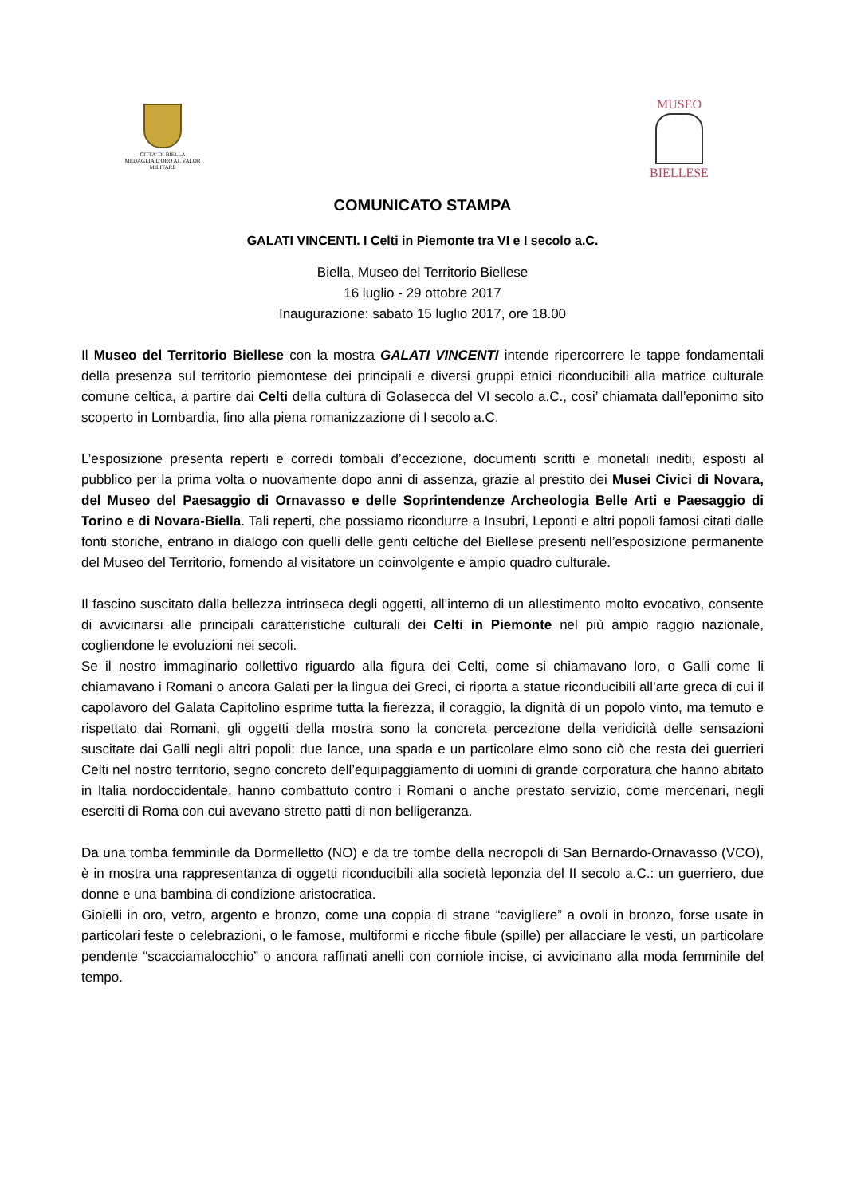CITTA' DI BIELLA
MEDAGLIA D'ORO AL VALOR MILITARE
MUSEO
BIELLESE
COMUNICATO STAMPA
GALATI VINCENTI. I Celti in Piemonte tra VI e I secolo a.C.
Biella, Museo del Territorio Biellese
16 luglio - 29 ottobre 2017
Inaugurazione: sabato 15 luglio 2017, ore 18.00
Il Museo del Territorio Biellese con la mostra GALATI VINCENTI intende ripercorrere le tappe fondamentali della presenza sul territorio piemontese dei principali e diversi gruppi etnici riconducibili alla matrice culturale comune celtica, a partire dai Celti della cultura di Golasecca del VI secolo a.C., cosi’ chiamata dall’eponimo sito scoperto in Lombardia, fino alla piena romanizzazione di I secolo a.C.
L’esposizione presenta reperti e corredi tombali d’eccezione, documenti scritti e monetali inediti, esposti al pubblico per la prima volta o nuovamente dopo anni di assenza, grazie al prestito dei Musei Civici di Novara, del Museo del Paesaggio di Ornavasso e delle Soprintendenze Archeologia Belle Arti e Paesaggio di Torino e di Novara-Biella. Tali reperti, che possiamo ricondurre a Insubri, Leponti e altri popoli famosi citati dalle fonti storiche, entrano in dialogo con quelli delle genti celtiche del Biellese presenti nell’esposizione permanente del Museo del Territorio, fornendo al visitatore un coinvolgente e ampio quadro culturale.
Il fascino suscitato dalla bellezza intrinseca degli oggetti, all’interno di un allestimento molto evocativo, consente di avvicinarsi alle principali caratteristiche culturali dei Celti in Piemonte nel più ampio raggio nazionale, cogliendone le evoluzioni nei secoli.
Se il nostro immaginario collettivo riguardo alla figura dei Celti, come si chiamavano loro, o Galli come li chiamavano i Romani o ancora Galati per la lingua dei Greci, ci riporta a statue riconducibili all’arte greca di cui il capolavoro del Galata Capitolino esprime tutta la fierezza, il coraggio, la dignità di un popolo vinto, ma temuto e rispettato dai Romani, gli oggetti della mostra sono la concreta percezione della veridicità delle sensazioni suscitate dai Galli negli altri popoli: due lance, una spada e un particolare elmo sono ciò che resta dei guerrieri Celti nel nostro territorio, segno concreto dell’equipaggiamento di uomini di grande corporatura che hanno abitato in Italia nordoccidentale, hanno combattuto contro i Romani o anche prestato servizio, come mercenari, negli eserciti di Roma con cui avevano stretto patti di non belligeranza.
Da una tomba femminile da Dormelletto (NO) e da tre tombe della necropoli di San Bernardo-Ornavasso (VCO), è in mostra una rappresentanza di oggetti riconducibili alla società leponzia del II secolo a.C.: un guerriero, due donne e una bambina di condizione aristocratica.
Gioielli in oro, vetro, argento e bronzo, come una coppia di strane “cavigliere” a ovoli in bronzo, forse usate in particolari feste o celebrazioni, o le famose, multiformi e ricche fibule (spille) per allacciare le vesti, un particolare pendente “scacciamalocchio” o ancora raffinati anelli con corniole incise, ci avvicinano alla moda femminile del tempo.